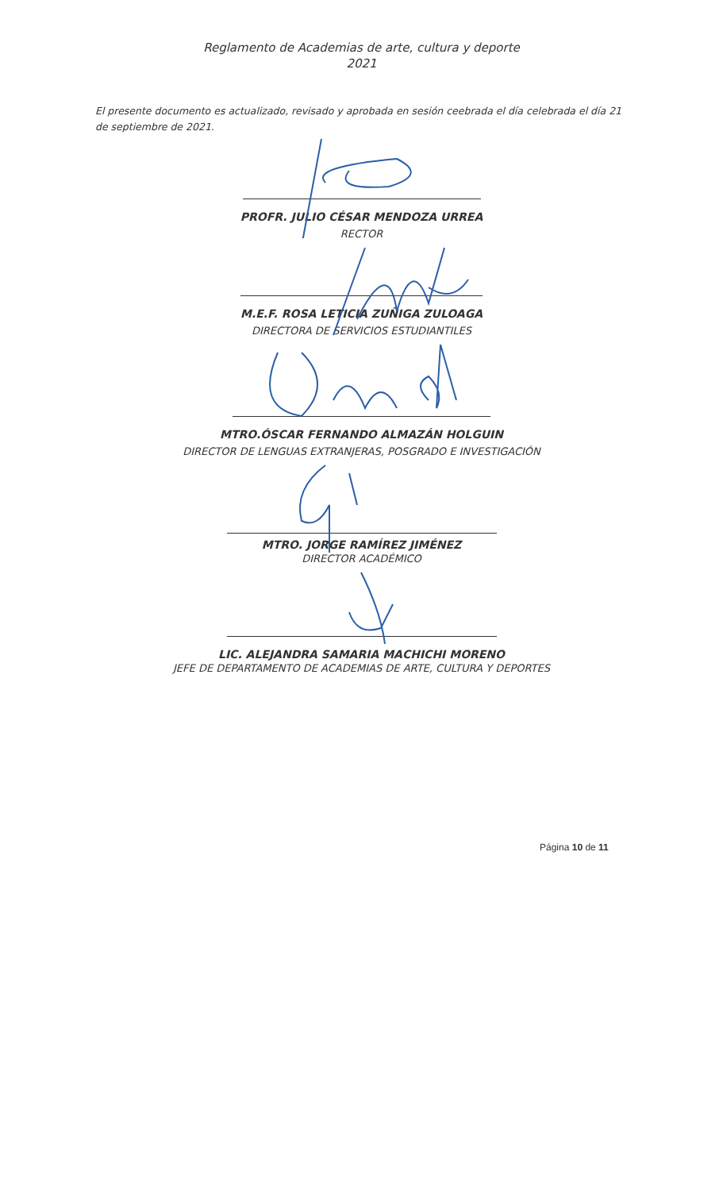Reglamento de Academias de arte, cultura y deporte
2021
El presente documento es actualizado, revisado y aprobada en sesión ceebrada el día celebrada el día 21 de septiembre de 2021.
PROFR. JULIO CÉSAR MENDOZA URREA
RECTOR
M.E.F. ROSA LETICIA ZUÑIGA ZULOAGA
DIRECTORA DE SERVICIOS ESTUDIANTILES
MTRO.ÓSCAR FERNANDO ALMAZÁN HOLGUIN
DIRECTOR DE LENGUAS EXTRANJERAS, POSGRADO E INVESTIGACIÓN
MTRO. JORGE RAMÍREZ JIMÉNEZ
DIRECTOR ACADÉMICO
LIC. ALEJANDRA SAMARIA MACHICHI MORENO
JEFE DE DEPARTAMENTO DE ACADEMIAS DE ARTE, CULTURA Y DEPORTES
Página 10 de 11